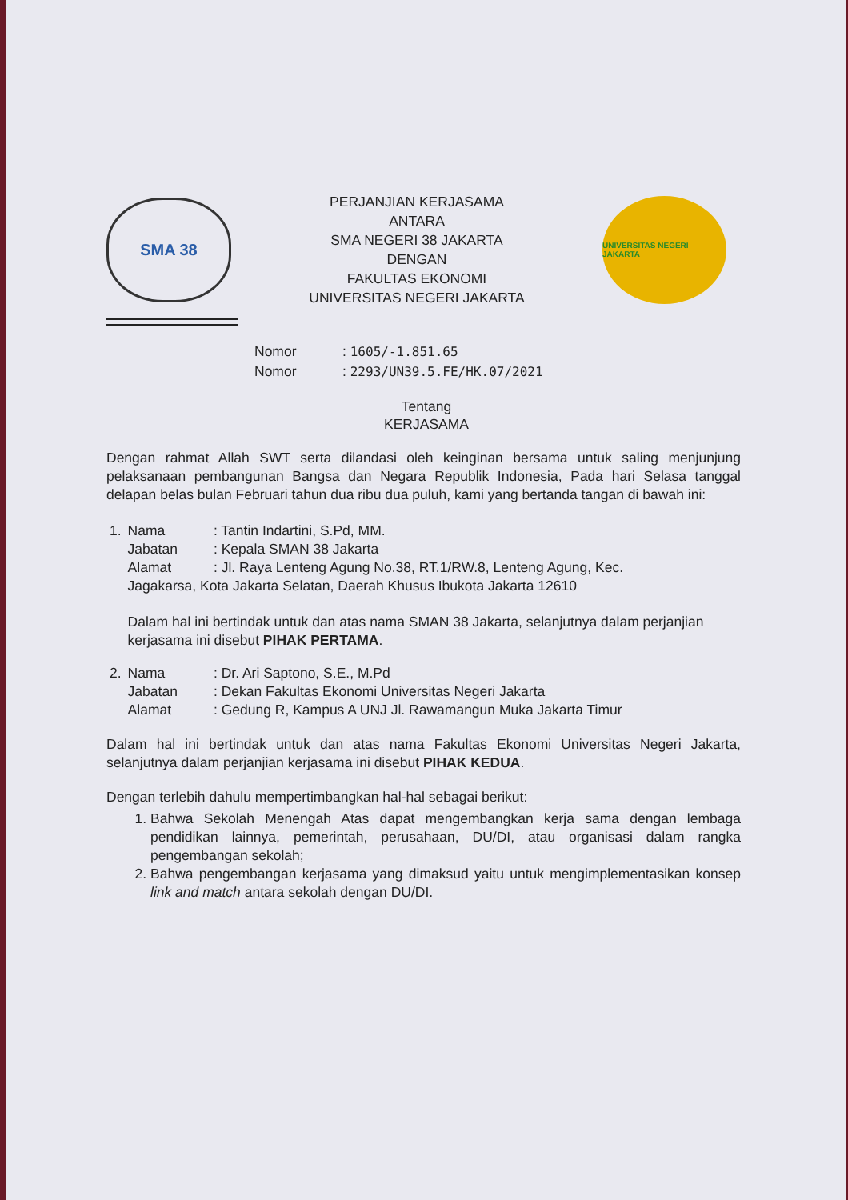SMA 38
PERJANJIAN KERJASAMA
ANTARA
SMA NEGERI 38 JAKARTA
DENGAN
FAKULTAS EKONOMI
UNIVERSITAS NEGERI JAKARTA
UNIVERSITAS NEGERI JAKARTA
Nomor: 1605/-1.851.65
Nomor: 2293/UN39.5.FE/HK.07/2021
Tentang
KERJASAMA
Dengan rahmat Allah SWT serta dilandasi oleh keinginan bersama untuk saling menjunjung pelaksanaan pembangunan Bangsa dan Negara Republik Indonesia, Pada hari Selasa tanggal delapan belas bulan Februari tahun dua ribu dua puluh, kami yang bertanda tangan di bawah ini:
| 1. | Nama | : Tantin Indartini, S.Pd, MM. |
| | Jabatan | : Kepala SMAN 38 Jakarta |
| | Alamat | : Jl. Raya Lenteng Agung No.38, RT.1/RW.8, Lenteng Agung, Kec. |
| | Jagakarsa, Kota Jakarta Selatan, Daerah Khusus Ibukota Jakarta 12610 | |
| | Dalam hal ini bertindak untuk dan atas nama SMAN 38 Jakarta, selanjutnya dalam perjanjian kerjasama ini disebut PIHAK PERTAMA . | |
| 2. | Nama | : Dr. Ari Saptono, S.E., M.Pd |
| | Jabatan | : Dekan Fakultas Ekonomi Universitas Negeri Jakarta |
| | Alamat | : Gedung R, Kampus A UNJ Jl. Rawamangun Muka Jakarta Timur |
Dalam hal ini bertindak untuk dan atas nama Fakultas Ekonomi Universitas Negeri Jakarta, selanjutnya dalam perjanjian kerjasama ini disebut PIHAK KEDUA.
Dengan terlebih dahulu mempertimbangkan hal-hal sebagai berikut:
1. Bahwa Sekolah Menengah Atas dapat mengembangkan kerja sama dengan lembaga pendidikan lainnya, pemerintah, perusahaan, DU/DI, atau organisasi dalam rangka pengembangan sekolah;
2. Bahwa pengembangan kerjasama yang dimaksud yaitu untuk mengimplementasikan konsep link and match antara sekolah dengan DU/DI.